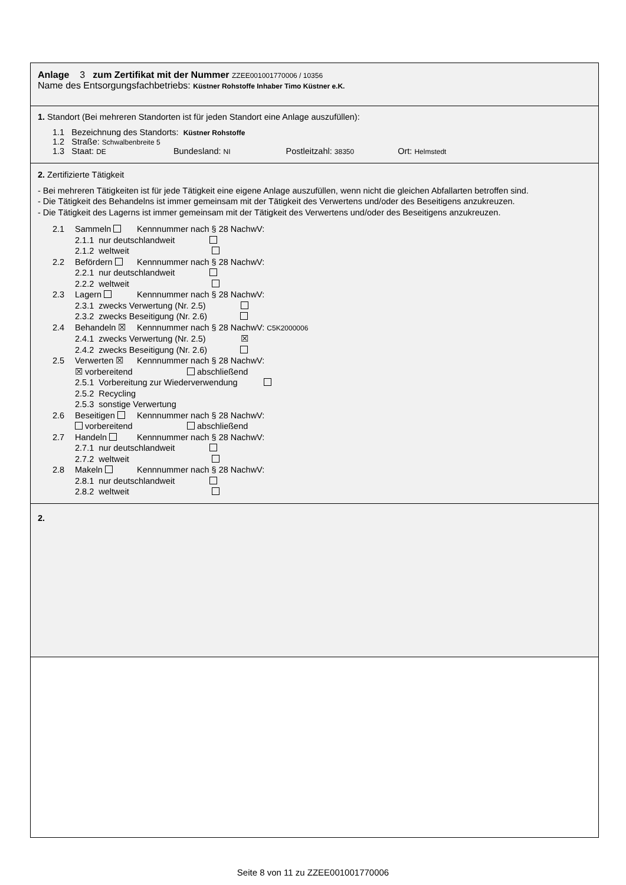Anlage 3 zum Zertifikat mit der Nummer ZZEE001001770006 / 10356
Name des Entsorgungsfachbetriebs: Küstner Rohstoffe Inhaber Timo Küstner e.K.
1. Standort (Bei mehreren Standorten ist für jeden Standort eine Anlage auszufüllen):
1.1 Bezeichnung des Standorts: Küstner Rohstoffe
1.2 Straße: Schwalbenbreite 5
1.3 Staat: DE Bundesland: NI Postleitzahl: 38350 Ort: Helmstedt
2. Zertifizierte Tätigkeit
- Bei mehreren Tätigkeiten ist für jede Tätigkeit eine eigene Anlage auszufüllen, wenn nicht die gleichen Abfallarten betroffen sind.
- Die Tätigkeit des Behandelns ist immer gemeinsam mit der Tätigkeit des Verwertens und/oder des Beseitigens anzukreuzen.
- Die Tätigkeit des Lagerns ist immer gemeinsam mit der Tätigkeit des Verwertens und/oder des Beseitigens anzukreuzen.
2.1 Sammeln Kennnummer nach § 28 NachwV:
2.1.1 nur deutschlandweit
2.1.2 weltweit
2.2 Befördern Kennnummer nach § 28 NachwV:
2.2.1 nur deutschlandweit
2.2.2 weltweit
2.3 Lagern Kennnummer nach § 28 NachwV:
2.3.1 zwecks Verwertung (Nr. 2.5)
2.3.2 zwecks Beseitigung (Nr. 2.6)
2.4 Behandeln ☒ Kennnummer nach § 28 NachwV: C5K2000006
2.4.1 zwecks Verwertung (Nr. 2.5) ☒
2.4.2 zwecks Beseitigung (Nr. 2.6)
2.5 Verwerten ☒ Kennnummer nach § 28 NachwV:
☒ vorbereitend abschließend
2.5.1 Vorbereitung zur Wiederverwendung
2.5.2 Recycling
2.5.3 sonstige Verwertung
2.6 Beseitigen Kennnummer nach § 28 NachwV:
vorbereitend abschließend
2.7 Handeln Kennnummer nach § 28 NachwV:
2.7.1 nur deutschlandweit
2.7.2 weltweit
2.8 Makeln Kennnummer nach § 28 NachwV:
2.8.1 nur deutschlandweit
2.8.2 weltweit
2.
Seite 8 von 11 zu ZZEE001001770006